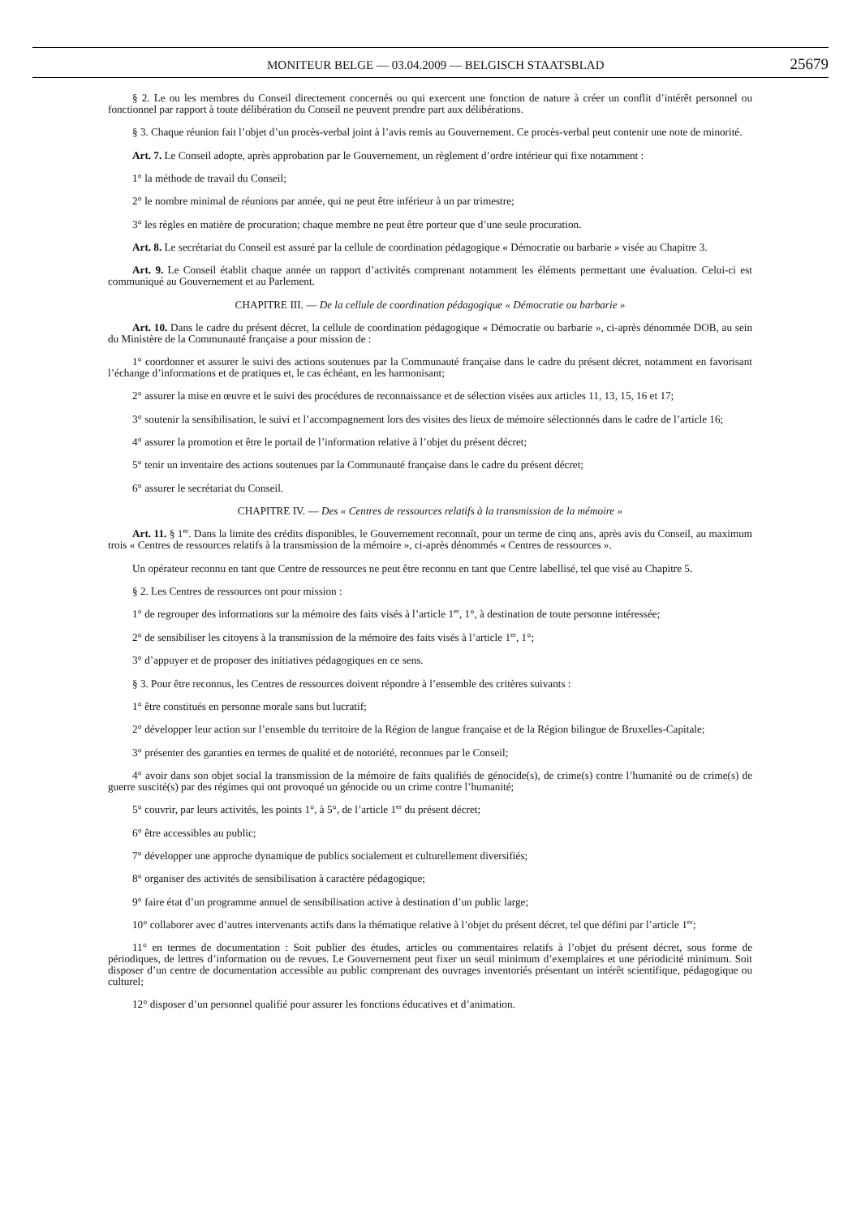MONITEUR BELGE — 03.04.2009 — BELGISCH STAATSBLAD 25679
§ 2. Le ou les membres du Conseil directement concernés ou qui exercent une fonction de nature à créer un conflit d’intérêt personnel ou fonctionnel par rapport à toute délibération du Conseil ne peuvent prendre part aux délibérations.
§ 3. Chaque réunion fait l’objet d’un procès-verbal joint à l’avis remis au Gouvernement. Ce procès-verbal peut contenir une note de minorité.
Art. 7. Le Conseil adopte, après approbation par le Gouvernement, un règlement d’ordre intérieur qui fixe notamment :
1° la méthode de travail du Conseil;
2° le nombre minimal de réunions par année, qui ne peut être inférieur à un par trimestre;
3° les règles en matière de procuration; chaque membre ne peut être porteur que d’une seule procuration.
Art. 8. Le secrétariat du Conseil est assuré par la cellule de coordination pédagogique « Démocratie ou barbarie » visée au Chapitre 3.
Art. 9. Le Conseil établit chaque année un rapport d’activités comprenant notamment les éléments permettant une évaluation. Celui-ci est communiqué au Gouvernement et au Parlement.
CHAPITRE III. — De la cellule de coordination pédagogique « Démocratie ou barbarie »
Art. 10. Dans le cadre du présent décret, la cellule de coordination pédagogique « Démocratie ou barbarie », ci-après dénommée DOB, au sein du Ministère de la Communauté française a pour mission de :
1° coordonner et assurer le suivi des actions soutenues par la Communauté française dans le cadre du présent décret, notamment en favorisant l’échange d’informations et de pratiques et, le cas échéant, en les harmonisant;
2° assurer la mise en œuvre et le suivi des procédures de reconnaissance et de sélection visées aux articles 11, 13, 15, 16 et 17;
3° soutenir la sensibilisation, le suivi et l’accompagnement lors des visites des lieux de mémoire sélectionnés dans le cadre de l’article 16;
4° assurer la promotion et être le portail de l’information relative à l’objet du présent décret;
5° tenir un inventaire des actions soutenues par la Communauté française dans le cadre du présent décret;
6° assurer le secrétariat du Conseil.
CHAPITRE IV. — Des « Centres de ressources relatifs à la transmission de la mémoire »
Art. 11. § 1<sup>er</sup>. Dans la limite des crédits disponibles, le Gouvernement reconnaît, pour un terme de cinq ans, après avis du Conseil, au maximum trois « Centres de ressources relatifs à la transmission de la mémoire », ci-après dénommés « Centres de ressources ».
Un opérateur reconnu en tant que Centre de ressources ne peut être reconnu en tant que Centre labellisé, tel que visé au Chapitre 5.
§ 2. Les Centres de ressources ont pour mission :
1° de regrouper des informations sur la mémoire des faits visés à l’article 1<sup>er</sup>, 1°, à destination de toute personne intéressée;
2° de sensibiliser les citoyens à la transmission de la mémoire des faits visés à l’article 1<sup>er</sup>, 1°;
3° d’appuyer et de proposer des initiatives pédagogiques en ce sens.
§ 3. Pour être reconnus, les Centres de ressources doivent répondre à l’ensemble des critères suivants :
1° être constitués en personne morale sans but lucratif;
2° développer leur action sur l’ensemble du territoire de la Région de langue française et de la Région bilingue de Bruxelles-Capitale;
3° présenter des garanties en termes de qualité et de notoriété, reconnues par le Conseil;
4° avoir dans son objet social la transmission de la mémoire de faits qualifiés de génocide(s), de crime(s) contre l’humanité ou de crime(s) de guerre suscité(s) par des régimes qui ont provoqué un génocide ou un crime contre l’humanité;
5° couvrir, par leurs activités, les points 1°, à 5°, de l’article 1<sup>er</sup> du présent décret;
6° être accessibles au public;
7° développer une approche dynamique de publics socialement et culturellement diversifiés;
8° organiser des activités de sensibilisation à caractère pédagogique;
9° faire état d’un programme annuel de sensibilisation active à destination d’un public large;
10° collaborer avec d’autres intervenants actifs dans la thématique relative à l’objet du présent décret, tel que défini par l’article 1<sup>er</sup>;
11° en termes de documentation : Soit publier des études, articles ou commentaires relatifs à l’objet du présent décret, sous forme de périodiques, de lettres d’information ou de revues. Le Gouvernement peut fixer un seuil minimum d’exemplaires et une périodicité minimum. Soit disposer d’un centre de documentation accessible au public comprenant des ouvrages inventoriés présentant un intérêt scientifique, pédagogique ou culturel;
12° disposer d’un personnel qualifié pour assurer les fonctions éducatives et d’animation.